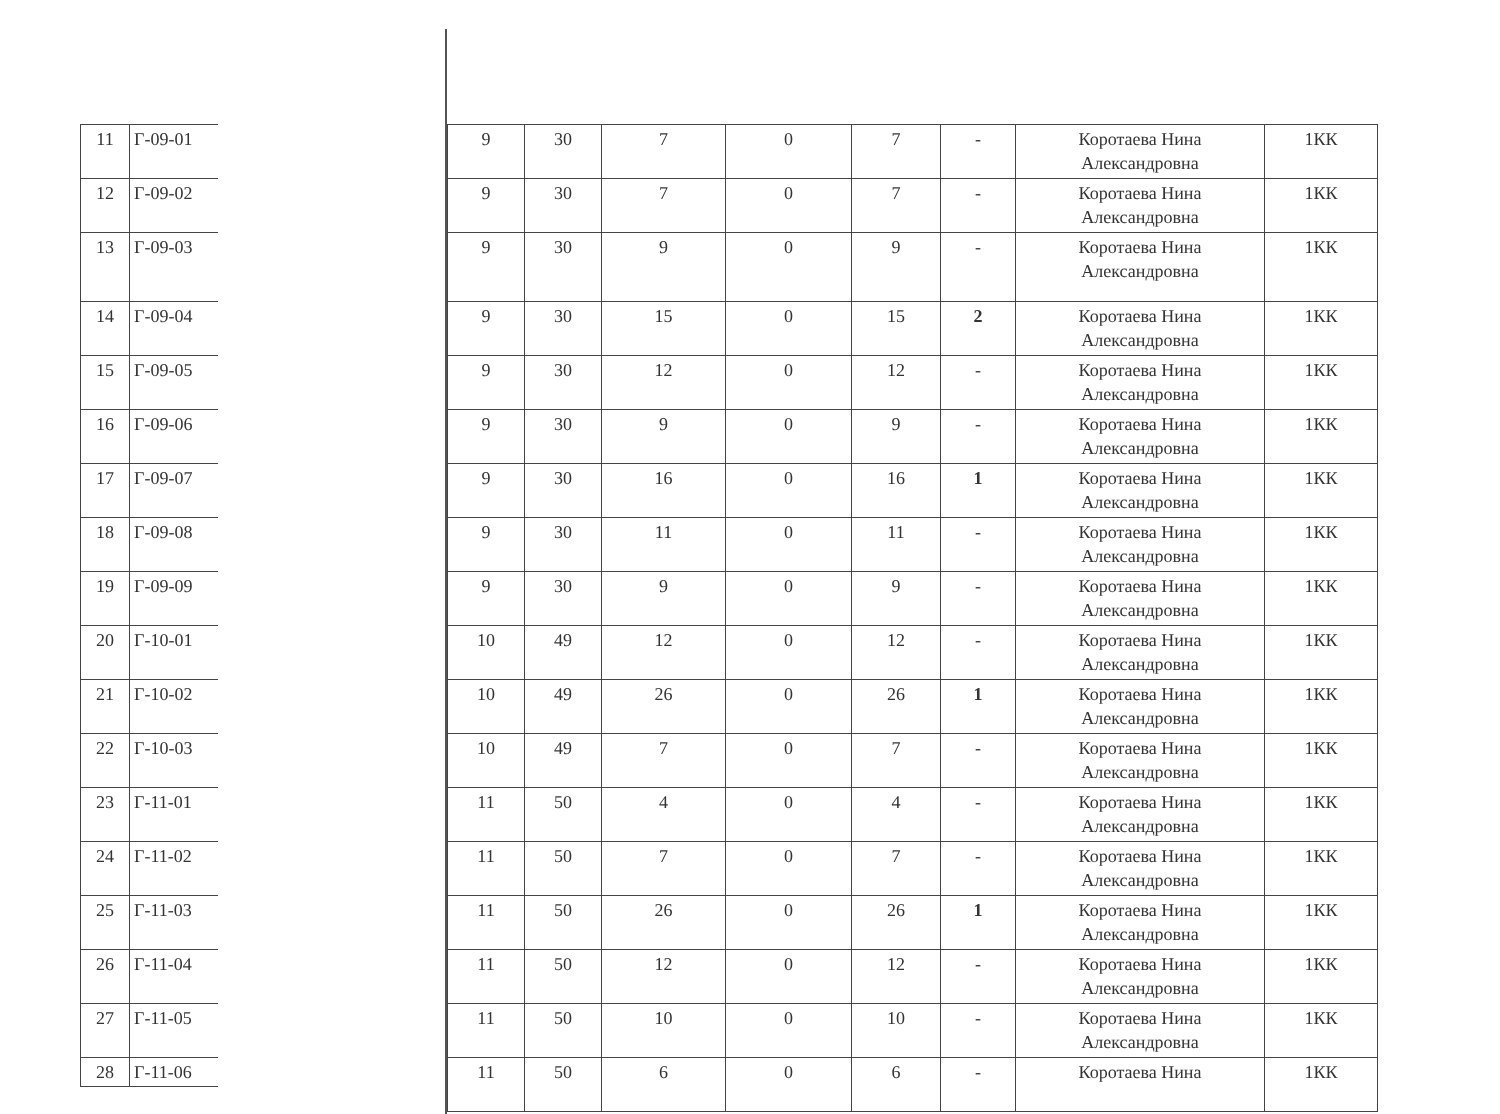| 11 | Г-09-01 |
| 12 | Г-09-02 |
| 13 | Г-09-03 |
| 14 | Г-09-04 |
| 15 | Г-09-05 |
| 16 | Г-09-06 |
| 17 | Г-09-07 |
| 18 | Г-09-08 |
| 19 | Г-09-09 |
| 20 | Г-10-01 |
| 21 | Г-10-02 |
| 22 | Г-10-03 |
| 23 | Г-11-01 |
| 24 | Г-11-02 |
| 25 | Г-11-03 |
| 26 | Г-11-04 |
| 27 | Г-11-05 |
| 28 | Г-11-06 |
| 9 | 30 | 7 | 0 | 7 | - | Коротаева Нина Александровна | 1КК |
| 9 | 30 | 7 | 0 | 7 | - | Коротаева Нина Александровна | 1КК |
| 9 | 30 | 9 | 0 | 9 | - | Коротаева Нина Александровна | 1КК |
| 9 | 30 | 15 | 0 | 15 | 2 | Коротаева Нина Александровна | 1КК |
| 9 | 30 | 12 | 0 | 12 | - | Коротаева Нина Александровна | 1КК |
| 9 | 30 | 9 | 0 | 9 | - | Коротаева Нина Александровна | 1КК |
| 9 | 30 | 16 | 0 | 16 | 1 | Коротаева Нина Александровна | 1КК |
| 9 | 30 | 11 | 0 | 11 | - | Коротаева Нина Александровна | 1КК |
| 9 | 30 | 9 | 0 | 9 | - | Коротаева Нина Александровна | 1КК |
| 10 | 49 | 12 | 0 | 12 | - | Коротаева Нина Александровна | 1КК |
| 10 | 49 | 26 | 0 | 26 | 1 | Коротаева Нина Александровна | 1КК |
| 10 | 49 | 7 | 0 | 7 | - | Коротаева Нина Александровна | 1КК |
| 11 | 50 | 4 | 0 | 4 | - | Коротаева Нина Александровна | 1КК |
| 11 | 50 | 7 | 0 | 7 | - | Коротаева Нина Александровна | 1КК |
| 11 | 50 | 26 | 0 | 26 | 1 | Коротаева Нина Александровна | 1КК |
| 11 | 50 | 12 | 0 | 12 | - | Коротаева Нина Александровна | 1КК |
| 11 | 50 | 10 | 0 | 10 | - | Коротаева Нина Александровна | 1КК |
| 11 | 50 | 6 | 0 | 6 | - | Коротаева Нина | 1КК |